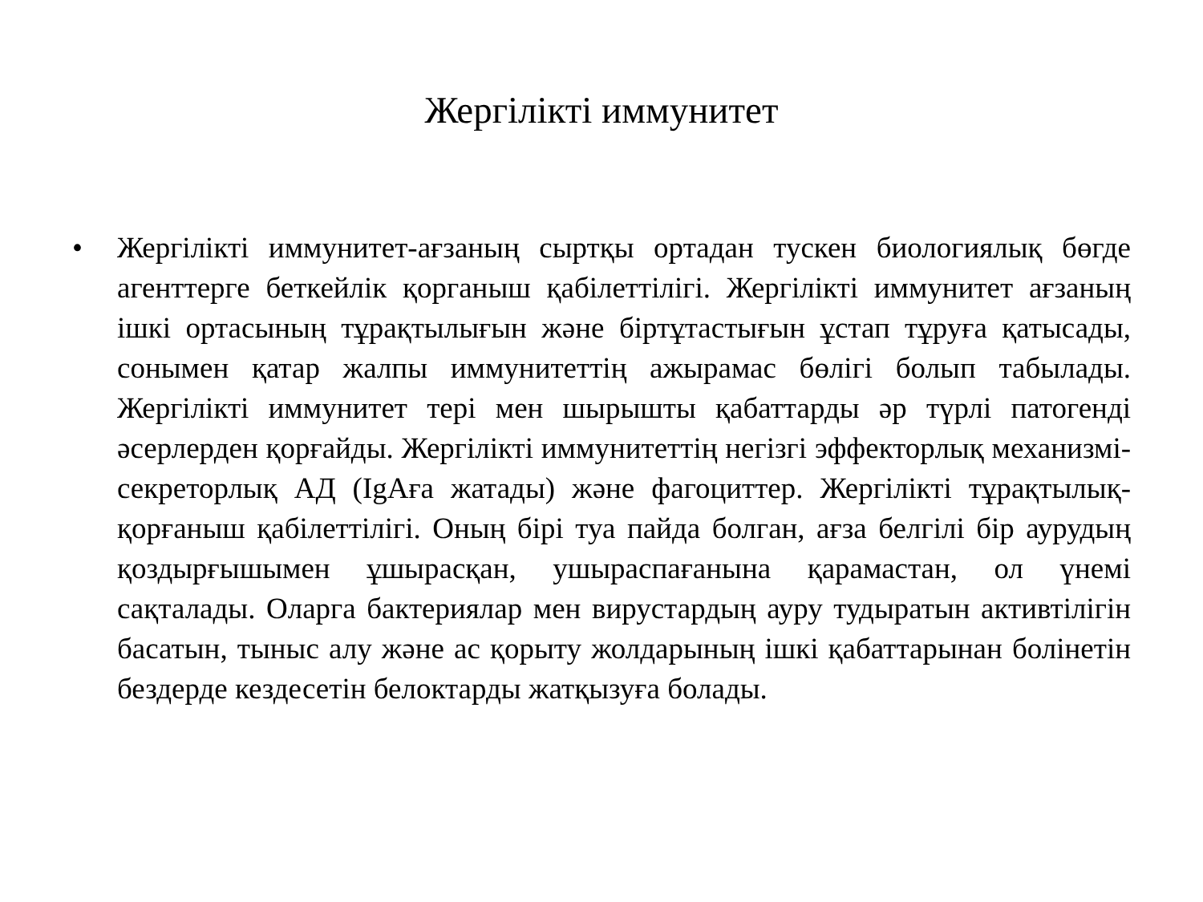Жергілікті иммунитет
• Жергілікті иммунитет-ағзаның сыртқы ортадан тускен биологиялық бөгде агенттерге беткейлік қорганыш қабілеттілігі. Жергілікті иммунитет ағзаның ішкі ортасының тұрақтылығын және біртұтастығын ұстап тұруға қатысады, сонымен қатар жалпы иммунитеттің ажырамас бөлігі болып табылады. Жергілікті иммунитет тері мен шырышты қабаттарды әр түрлі патогенді әсерлерден қорғайды. Жергілікті иммунитеттің негізгі эффекторлық механизмі-секреторлық АД (IgAға жатады) және фагоциттер. Жергілікті тұрақтылық-қорғаныш қабілеттілігі. Оның бірі туа пайда болган, ағза белгілі бір аурудың қоздырғышымен ұшырасқан, ушыраспағанына қарамастан, ол үнемі сақталады. Оларга бактериялар мен вирустардың ауру тудыратын активтілігін басатын, тыныс алу және ас қорыту жолдарының ішкі қабаттарынан болінетін бездерде кездесетін белоктарды жатқызуға болады.